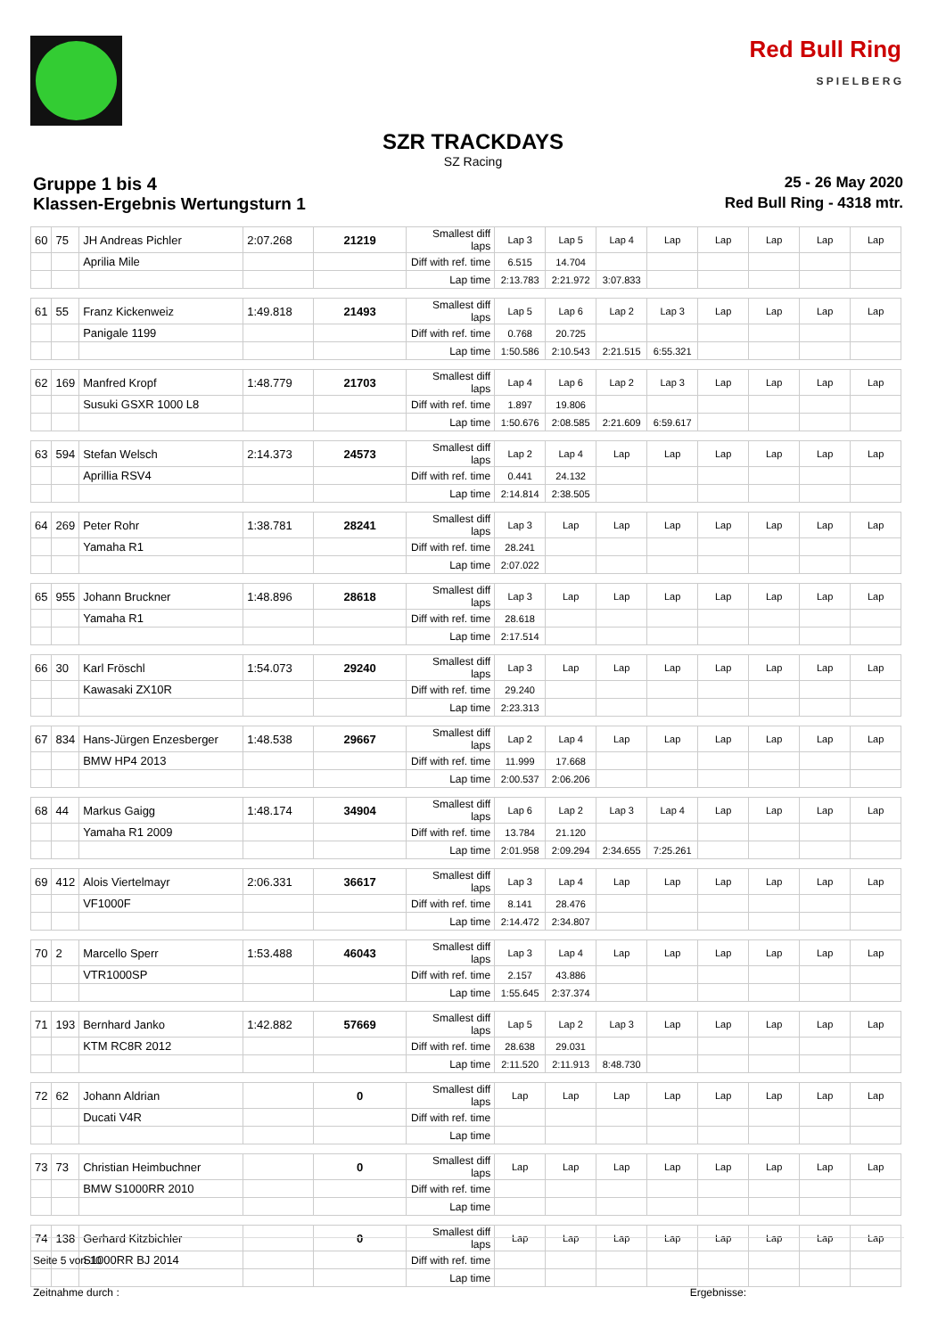Red Bull Ring
S P I E L B E R G
SZR TRACKDAYS
SZ Racing
Gruppe 1 bis 4 25 - 26 May 2020
Klassen-Ergebnis Wertungsturn 1 Red Bull Ring - 4318 mtr.
| 60 | 75 | JH Andreas Pichler | 2:07.268 | 21219 | Smallest diff laps | Lap 3 | Lap 5 | Lap 4 | Lap | Lap | Lap | Lap | Lap |
| | | Aprilia Mile | | | Diff with ref. time | 6.515 | 14.704 | | | | | | |
| | | | | | Lap time | 2:13.783 | 2:21.972 | 3:07.833 | | | | | |
| 61 | 55 | Franz Kickenweiz | 1:49.818 | 21493 | Smallest diff laps | Lap 5 | Lap 6 | Lap 2 | Lap 3 | Lap | Lap | Lap | Lap |
| | | Panigale 1199 | | | Diff with ref. time | 0.768 | 20.725 | | | | | | |
| | | | | | Lap time | 1:50.586 | 2:10.543 | 2:21.515 | 6:55.321 | | | | |
| 62 | 169 | Manfred Kropf | 1:48.779 | 21703 | Smallest diff laps | Lap 4 | Lap 6 | Lap 2 | Lap 3 | Lap | Lap | Lap | Lap |
| | | Susuki GSXR 1000 L8 | | | Diff with ref. time | 1.897 | 19.806 | | | | | | |
| | | | | | Lap time | 1:50.676 | 2:08.585 | 2:21.609 | 6:59.617 | | | | |
| 63 | 594 | Stefan Welsch | 2:14.373 | 24573 | Smallest diff laps | Lap 2 | Lap 4 | Lap | Lap | Lap | Lap | Lap | Lap |
| | | Aprillia RSV4 | | | Diff with ref. time | 0.441 | 24.132 | | | | | | |
| | | | | | Lap time | 2:14.814 | 2:38.505 | | | | | | |
| 64 | 269 | Peter Rohr | 1:38.781 | 28241 | Smallest diff laps | Lap 3 | Lap | Lap | Lap | Lap | Lap | Lap | Lap |
| | | Yamaha R1 | | | Diff with ref. time | 28.241 | | | | | | | |
| | | | | | Lap time | 2:07.022 | | | | | | | |
| 65 | 955 | Johann Bruckner | 1:48.896 | 28618 | Smallest diff laps | Lap 3 | Lap | Lap | Lap | Lap | Lap | Lap | Lap |
| | | Yamaha R1 | | | Diff with ref. time | 28.618 | | | | | | | |
| | | | | | Lap time | 2:17.514 | | | | | | | |
| 66 | 30 | Karl Fröschl | 1:54.073 | 29240 | Smallest diff laps | Lap 3 | Lap | Lap | Lap | Lap | Lap | Lap | Lap |
| | | Kawasaki ZX10R | | | Diff with ref. time | 29.240 | | | | | | | |
| | | | | | Lap time | 2:23.313 | | | | | | | |
| 67 | 834 | Hans-Jürgen Enzesberger | 1:48.538 | 29667 | Smallest diff laps | Lap 2 | Lap 4 | Lap | Lap | Lap | Lap | Lap | Lap |
| | | BMW HP4 2013 | | | Diff with ref. time | 11.999 | 17.668 | | | | | | |
| | | | | | Lap time | 2:00.537 | 2:06.206 | | | | | | |
| 68 | 44 | Markus Gaigg | 1:48.174 | 34904 | Smallest diff laps | Lap 6 | Lap 2 | Lap 3 | Lap 4 | Lap | Lap | Lap | Lap |
| | | Yamaha R1 2009 | | | Diff with ref. time | 13.784 | 21.120 | | | | | | |
| | | | | | Lap time | 2:01.958 | 2:09.294 | 2:34.655 | 7:25.261 | | | | |
| 69 | 412 | Alois Viertelmayr | 2:06.331 | 36617 | Smallest diff laps | Lap 3 | Lap 4 | Lap | Lap | Lap | Lap | Lap | Lap |
| | | VF1000F | | | Diff with ref. time | 8.141 | 28.476 | | | | | | |
| | | | | | Lap time | 2:14.472 | 2:34.807 | | | | | | |
| 70 | 2 | Marcello Sperr | 1:53.488 | 46043 | Smallest diff laps | Lap 3 | Lap 4 | Lap | Lap | Lap | Lap | Lap | Lap |
| | | VTR1000SP | | | Diff with ref. time | 2.157 | 43.886 | | | | | | |
| | | | | | Lap time | 1:55.645 | 2:37.374 | | | | | | |
| 71 | 193 | Bernhard Janko | 1:42.882 | 57669 | Smallest diff laps | Lap 5 | Lap 2 | Lap 3 | Lap | Lap | Lap | Lap | Lap |
| | | KTM RC8R 2012 | | | Diff with ref. time | 28.638 | 29.031 | | | | | | |
| | | | | | Lap time | 2:11.520 | 2:11.913 | 8:48.730 | | | | | |
| 72 | 62 | Johann Aldrian | | 0 | Smallest diff laps | Lap | Lap | Lap | Lap | Lap | Lap | Lap | Lap |
| | | Ducati V4R | | | Diff with ref. time | | | | | | | | |
| | | | | | Lap time | | | | | | | | |
| 73 | 73 | Christian Heimbuchner | | 0 | Smallest diff laps | Lap | Lap | Lap | Lap | Lap | Lap | Lap | Lap |
| | | BMW S1000RR 2010 | | | Diff with ref. time | | | | | | | | |
| | | | | | Lap time | | | | | | | | |
| 74 | 138 | Gerhard Kitzbichler | | 0 | Smallest diff laps | Lap | Lap | Lap | Lap | Lap | Lap | Lap | Lap |
| | | S1000RR BJ 2014 | | | Diff with ref. time | | | | | | | | |
| | | | | | Lap time | | | | | | | | |
Seite 5 von 10
Zeitnahme durch : Ergebnisse: